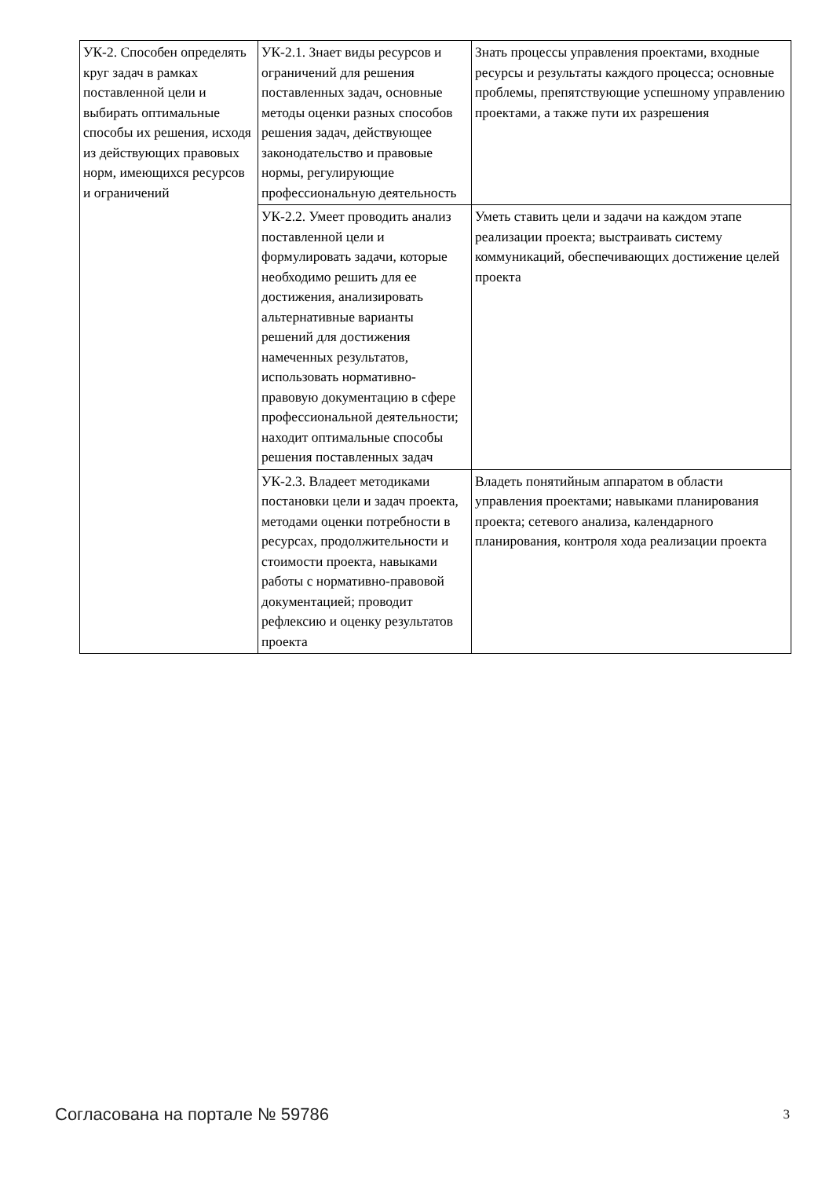| УК-2. Способен определять круг задач в рамках поставленной цели и выбирать оптимальные способы их решения, исходя из действующих правовых норм, имеющихся ресурсов и ограничений | УК-2.1. Знает виды ресурсов и ограничений для решения поставленных задач, основные методы оценки разных способов решения задач, действующее законодательство и правовые нормы, регулирующие профессиональную деятельность | Знать процессы управления проектами, входные ресурсы и результаты каждого процесса; основные проблемы, препятствующие успешному управлению проектами, а также пути их разрешения |
| | УК-2.2. Умеет проводить анализ поставленной цели и формулировать задачи, которые необходимо решить для ее достижения, анализировать альтернативные варианты решений для достижения намеченных результатов, использовать нормативно-правовую документацию в сфере профессиональной деятельности; находит оптимальные способы решения поставленных задач | Уметь ставить цели и задачи на каждом этапе реализации проекта; выстраивать систему коммуникаций, обеспечивающих достижение целей проекта |
| | УК-2.3. Владеет методиками постановки цели и задач проекта, методами оценки потребности в ресурсах, продолжительности и стоимости проекта, навыками работы с нормативно-правовой документацией; проводит рефлексию и оценку результатов проекта | Владеть понятийным аппаратом в области управления проектами; навыками планирования проекта; сетевого анализа, календарного планирования, контроля хода реализации проекта |
Согласована на портале № 59786 3